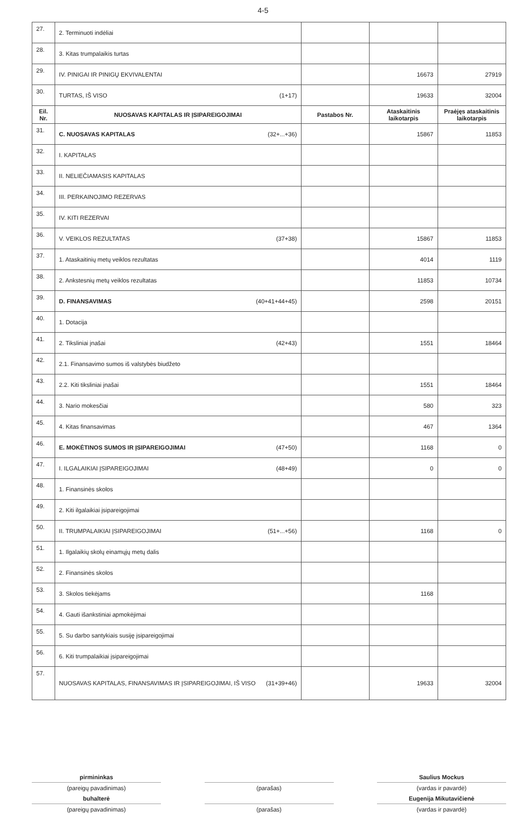4-5
| 27. | 2. Terminuoti indėliai | | | |
| 28. | 3. Kitas trumpalaikis turtas | | | |
| 29. | IV. PINIGAI IR PINIGŲ EKVIVALENTAI | | 16673 | 27919 |
| 30. | TURTAS, IŠ VISO (1+17) | | 19633 | 32004 |
| Eil. Nr. | NUOSAVAS KAPITALAS IR ĮSIPAREIGOJIMAI | Pastabos Nr. | Ataskaitinis laikotarpis | Praėjęs ataskaitinis laikotarpis |
| 31. | C. NUOSAVAS KAPITALAS (32+...+36) | | 15867 | 11853 |
| 32. | I. KAPITALAS | | | |
| 33. | II. NELIEČIAMASIS KAPITALAS | | | |
| 34. | III. PERKAINOJIMO REZERVAS | | | |
| 35. | IV. KITI REZERVAI | | | |
| 36. | V. VEIKLOS REZULTATAS (37+38) | | 15867 | 11853 |
| 37. | 1. Ataskaitinių metų veiklos rezultatas | | 4014 | 1119 |
| 38. | 2. Ankstesnių metų veiklos rezultatas | | 11853 | 10734 |
| 39. | D. FINANSAVIMAS (40+41+44+45) | | 2598 | 20151 |
| 40. | 1. Dotacija | | | |
| 41. | 2. Tiksliniai įnašai (42+43) | | 1551 | 18464 |
| 42. | 2.1. Finansavimo sumos iš valstybės biudžeto | | | |
| 43. | 2.2. Kiti tiksliniai įnašai | | 1551 | 18464 |
| 44. | 3. Nario mokesčiai | | 580 | 323 |
| 45. | 4. Kitas finansavimas | | 467 | 1364 |
| 46. | E. MOKĖTINOS SUMOS IR ĮSIPAREIGOJIMAI (47+50) | | 1168 | 0 |
| 47. | I. ILGALAIKIAI ĮSIPAREIGOJIMAI (48+49) | | 0 | 0 |
| 48. | 1. Finansinės skolos | | | |
| 49. | 2. Kiti ilgalaikiai įsipareigojimai | | | |
| 50. | II. TRUMPALAIKIAI ĮSIPAREIGOJIMAI (51+...+56) | | 1168 | 0 |
| 51. | 1. Ilgalaikių skolų einamųjų metų dalis | | | |
| 52. | 2. Finansinės skolos | | | |
| 53. | 3. Skolos tiekėjams | | 1168 | |
| 54. | 4. Gauti išankstiniai apmokėjimai | | | |
| 55. | 5. Su darbo santykiais susiję įsipareigojimai | | | |
| 56. | 6. Kiti trumpalaikiai įsipareigojimai | | | |
| 57. | NUOSAVAS KAPITALAS, FINANSAVIMAS IR ĮSIPAREIGOJIMAI, IŠ VISO (31+39+46) | | 19633 | 32004 |
pirmininkas
(pareigų pavadinimas)
buhalterė
(pareigų pavadinimas)
(parašas)
(parašas)
Saulius Mockus
(vardas ir pavardė)
Eugenija Mikutavičienė
(vardas ir pavardė)